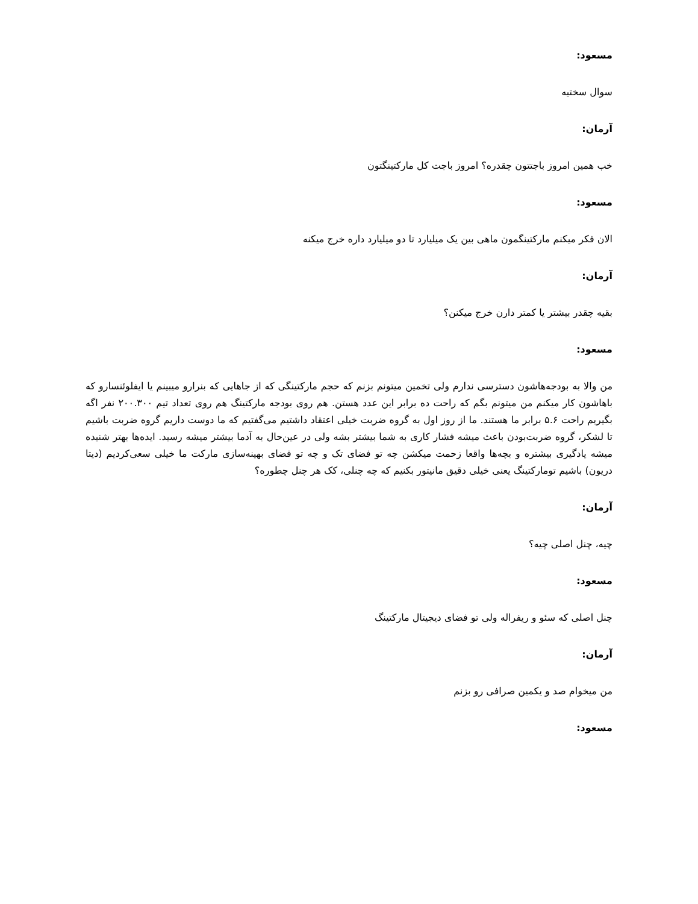مسعود:
سوال سختیه
آرمان:
خب همین امروز باجتتون چقدره؟ امروز باجت کل مارکتینگتون
مسعود:
الان فکر میکنم مارکتینگمون ماهی بین یک میلیارد تا دو میلیارد داره خرج میکنه
آرمان:
بقیه چقدر بیشتر یا کمتر دارن خرج میکنن؟
مسعود:
من والا به بودجه‌هاشون دسترسی ندارم ولی تخمین میتونم بزنم که حجم مارکتینگی که از جاهایی که بنرارو میبینم یا ایفلوئنسارو که باهاشون کار میکنم من میتونم بگم که راحت ده برابر این عدد هستن. هم روی بودجه مارکتینگ هم روی تعداد تیم ۲۰۰.۳۰۰ نفر اگه بگیریم راحت ۵.۶ برابر ما هستند. ما از روز اول به گروه ضربت خیلی اعتقاد داشتیم می‌گفتیم که ما دوست داریم گروه ضربت باشیم تا لشکر، گروه ضربت‌بودن باعث میشه فشار کاری به شما بیشتر بشه ولی در عین‌حال به آدما بیشتر میشه رسید. ایده‌ها بهتر شنیده میشه یادگیری بیشتره و بچه‌ها واقعا زحمت میکشن چه تو فضای تک و چه تو فضای بهینه‌سازی مارکت ما خیلی سعی‌کردیم (دیتا دریون) باشیم تومارکتینگ یعنی خیلی دقیق مانیتور بکنیم که چه چنلی، کک هر چنل چطوره؟
آرمان:
چیه، چنل اصلی چیه؟
مسعود:
چنل اصلی که سئو و ریفراله ولی تو فضای دیجیتال مارکتینگ
آرمان:
من میخوام صد و یکمین صرافی رو بزنم
مسعود: